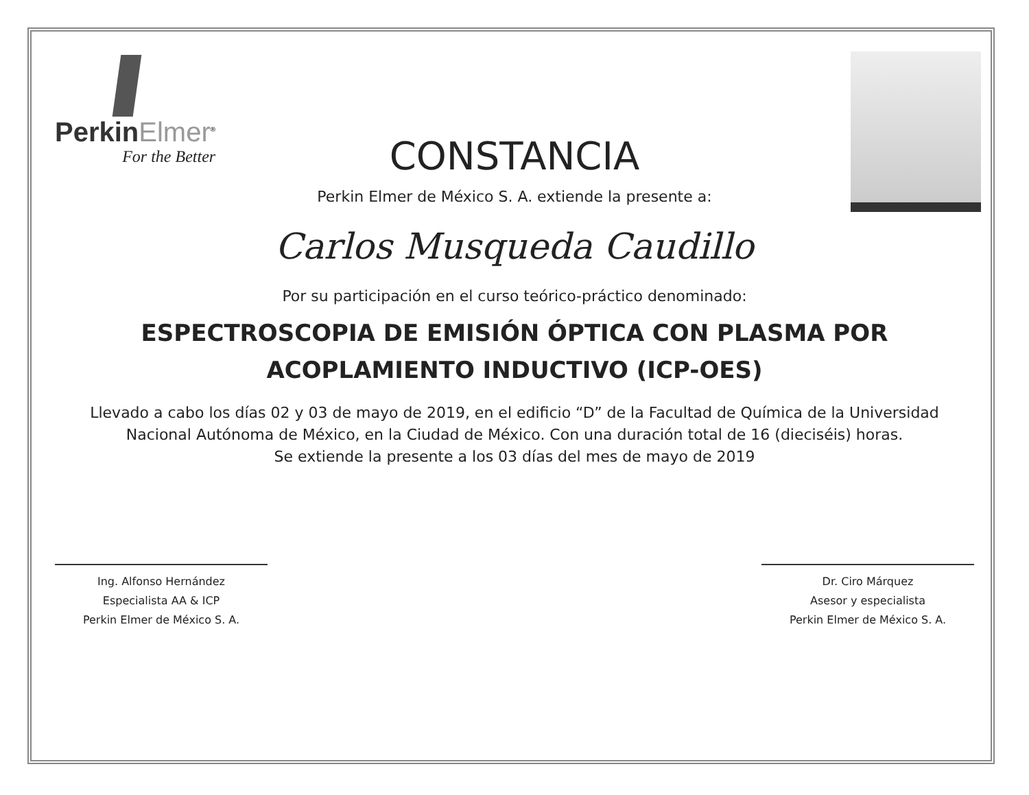PerkinElmer<sup>®</sup>
For the Better
CONSTANCIA
Perkin Elmer de México S. A. extiende la presente a:
Carlos Musqueda Caudillo
Por su participación en el curso teórico-práctico denominado:
ESPECTROSCOPIA DE EMISIÓN ÓPTICA CON PLASMA POR
ACOPLAMIENTO INDUCTIVO (ICP-OES)
Llevado a cabo los días 02 y 03 de mayo de 2019, en el edificio “D” de la Facultad de Química de la Universidad
Nacional Autónoma de México, en la Ciudad de México. Con una duración total de 16 (dieciséis) horas.
Se extiende la presente a los 03 días del mes de mayo de 2019
Ing. Alfonso Hernández
Especialista AA & ICP
Perkin Elmer de México S. A.
Dr. Ciro Márquez
Asesor y especialista
Perkin Elmer de México S. A.